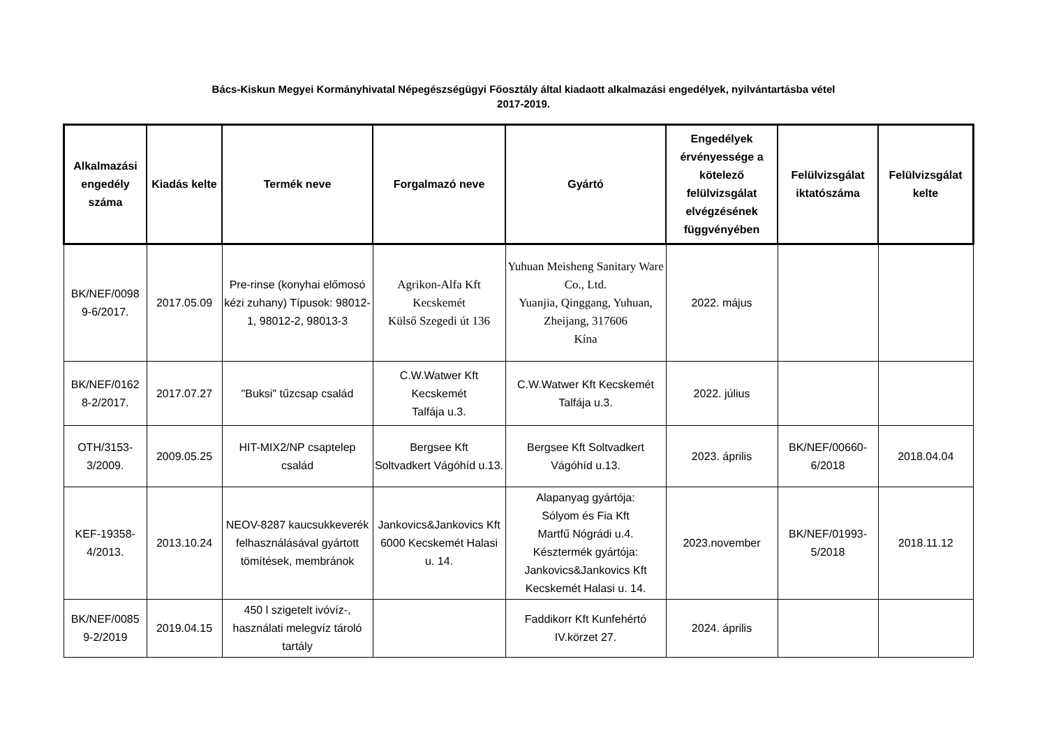Bács-Kiskun Megyei Kormányhivatal Népegészségügyi Főosztály által kiadaott alkalmazási engedélyek, nyilvántartásba vétel
2017-2019.
| Alkalmazási engedély száma | Kiadás kelte | Termék neve | Forgalmazó neve | Gyártó | Engedélyek érvényessége a kötelező felülvizsgálat elvégzésének függvényében | Felülvizsgálat iktatószáma | Felülvizsgálat kelte |
| --- | --- | --- | --- | --- | --- | --- | --- |
| BK/NEF/0098 9-6/2017. | 2017.05.09 | Pre-rinse (konyhai előmosó kézi zuhany) Típusok: 98012-1, 98012-2, 98013-3 | Agrikon-Alfa Kft Kecskemét Külső Szegedi út 136 | Yuhuan Meisheng Sanitary Ware Co., Ltd. Yuanjia, Qinggang, Yuhuan, Zheijang, 317606 Kína | 2022. május | | |
| BK/NEF/0162 8-2/2017. | 2017.07.27 | "Buksi" tűzcsap család | C.W.Watwer Kft Kecskemét Talfája u.3. | C.W.Watwer Kft Kecskemét Talfája u.3. | 2022. július | | |
| OTH/3153-3/2009. | 2009.05.25 | HIT-MIX2/NP csaptelep család | Bergsee Kft Soltvadkert Vágóhíd u.13. | Bergsee Kft Soltvadkert Vágóhíd u.13. | 2023. április | BK/NEF/00660-6/2018 | 2018.04.04 |
| KEF-19358-4/2013. | 2013.10.24 | NEOV-8287 kaucsukkeverék felhasználásával gyártott tömítések, membránok | Jankovics&Jankovics Kft 6000 Kecskemét Halasi u. 14. | Alapanyag gyártója: Sólyom és Fia Kft Martfű Nógrádi u.4. Késztermék gyártója: Jankovics&Jankovics Kft Kecskemét Halasi u. 14. | 2023.november | BK/NEF/01993-5/2018 | 2018.11.12 |
| BK/NEF/0085 9-2/2019 | 2019.04.15 | 450 l szigetelt ivóvíz-, használati melegvíz tároló tartály | | Faddikorr Kft Kunfehértó IV.körzet 27. | 2024. április | | |